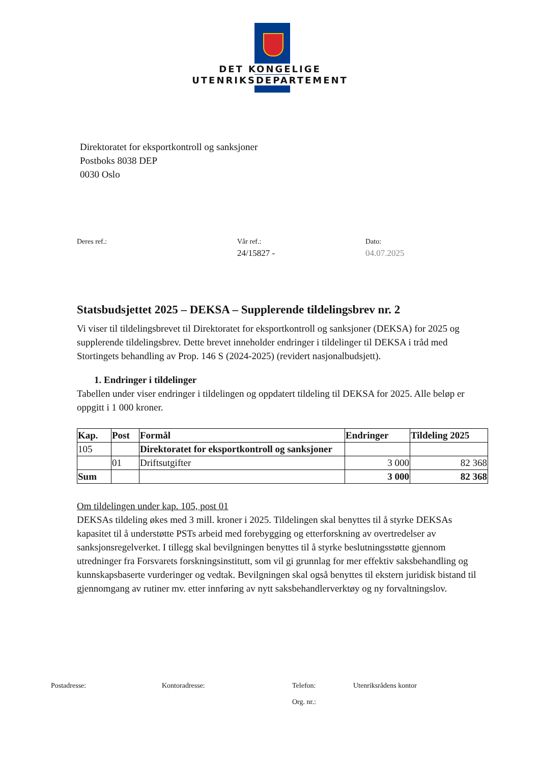DET KONGELIGE
UTENRIKSDEPARTEMENT
Direktoratet for eksportkontroll og sanksjoner
Postboks 8038 DEP
0030 Oslo
Deres ref.:
Vår ref.:
24/15827 -
Dato:
04.07.2025
Statsbudsjettet 2025 – DEKSA – Supplerende tildelingsbrev nr. 2
Vi viser til tildelingsbrevet til Direktoratet for eksportkontroll og sanksjoner (DEKSA) for 2025 og supplerende tildelingsbrev. Dette brevet inneholder endringer i tildelinger til DEKSA i tråd med Stortingets behandling av Prop. 146 S (2024-2025) (revidert nasjonalbudsjett).
1. Endringer i tildelinger
Tabellen under viser endringer i tildelingen og oppdatert tildeling til DEKSA for 2025. Alle beløp er oppgitt i 1 000 kroner.
| Kap. | Post | Formål | Endringer | Tildeling 2025 |
| --- | --- | --- | --- | --- |
| 105 | | Direktoratet for eksportkontroll og sanksjoner | | |
| | 01 | Driftsutgifter | 3 000 | 82 368 |
| Sum | | | 3 000 | 82 368 |
Om tildelingen under kap. 105, post 01
DEKSAs tildeling økes med 3 mill. kroner i 2025. Tildelingen skal benyttes til å styrke DEKSAs kapasitet til å understøtte PSTs arbeid med forebygging og etterforskning av overtredelser av sanksjonsregelverket. I tillegg skal bevilgningen benyttes til å styrke beslutningsstøtte gjennom utredninger fra Forsvarets forskningsinstitutt, som vil gi grunnlag for mer effektiv saksbehandling og kunnskapsbaserte vurderinger og vedtak. Bevilgningen skal også benyttes til ekstern juridisk bistand til gjennomgang av rutiner mv. etter innføring av nytt saksbehandlerverktøy og ny forvaltningslov.
Postadresse: Kontoradresse:
Telefon:
Org. nr.:
Utenriksrådens kontor